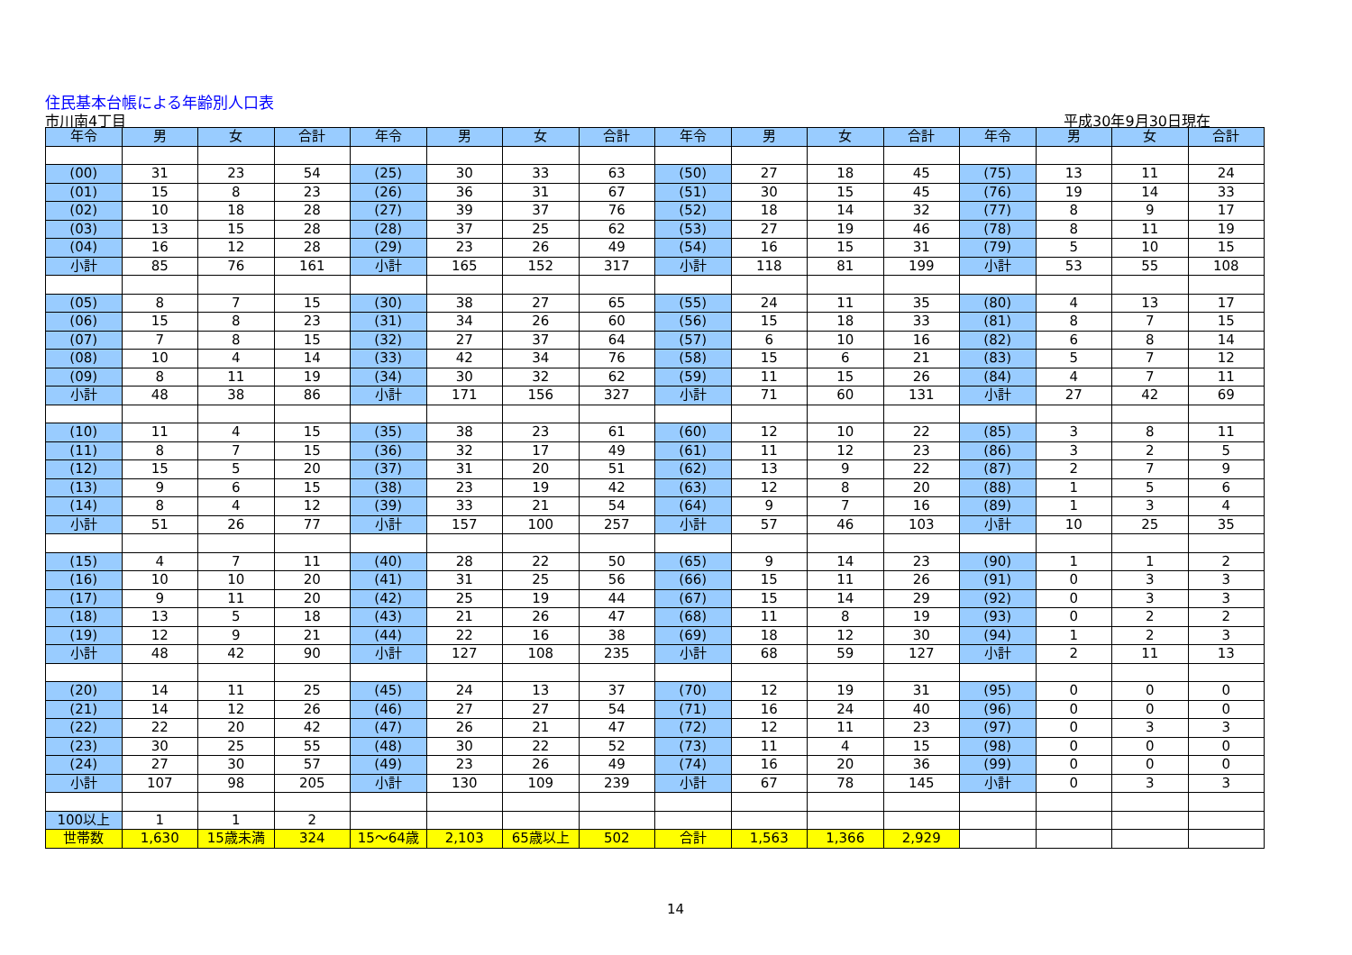住民基本台帳による年齢別人口表
市川南4丁目 平成30年9月30日現在
| 年令 | 男 | 女 | 合計 | 年令 | 男 | 女 | 合計 | 年令 | 男 | 女 | 合計 | 年令 | 男 | 女 | 合計 |
| --- | --- | --- | --- | --- | --- | --- | --- | --- | --- | --- | --- | --- | --- | --- | --- |
| (00) | 31 | 23 | 54 | (25) | 30 | 33 | 63 | (50) | 27 | 18 | 45 | (75) | 13 | 11 | 24 |
| (01) | 15 | 8 | 23 | (26) | 36 | 31 | 67 | (51) | 30 | 15 | 45 | (76) | 19 | 14 | 33 |
| (02) | 10 | 18 | 28 | (27) | 39 | 37 | 76 | (52) | 18 | 14 | 32 | (77) | 8 | 9 | 17 |
| (03) | 13 | 15 | 28 | (28) | 37 | 25 | 62 | (53) | 27 | 19 | 46 | (78) | 8 | 11 | 19 |
| (04) | 16 | 12 | 28 | (29) | 23 | 26 | 49 | (54) | 16 | 15 | 31 | (79) | 5 | 10 | 15 |
| 小計 | 85 | 76 | 161 | 小計 | 165 | 152 | 317 | 小計 | 118 | 81 | 199 | 小計 | 53 | 55 | 108 |
| (05) | 8 | 7 | 15 | (30) | 38 | 27 | 65 | (55) | 24 | 11 | 35 | (80) | 4 | 13 | 17 |
| (06) | 15 | 8 | 23 | (31) | 34 | 26 | 60 | (56) | 15 | 18 | 33 | (81) | 8 | 7 | 15 |
| (07) | 7 | 8 | 15 | (32) | 27 | 37 | 64 | (57) | 6 | 10 | 16 | (82) | 6 | 8 | 14 |
| (08) | 10 | 4 | 14 | (33) | 42 | 34 | 76 | (58) | 15 | 6 | 21 | (83) | 5 | 7 | 12 |
| (09) | 8 | 11 | 19 | (34) | 30 | 32 | 62 | (59) | 11 | 15 | 26 | (84) | 4 | 7 | 11 |
| 小計 | 48 | 38 | 86 | 小計 | 171 | 156 | 327 | 小計 | 71 | 60 | 131 | 小計 | 27 | 42 | 69 |
| (10) | 11 | 4 | 15 | (35) | 38 | 23 | 61 | (60) | 12 | 10 | 22 | (85) | 3 | 8 | 11 |
| (11) | 8 | 7 | 15 | (36) | 32 | 17 | 49 | (61) | 11 | 12 | 23 | (86) | 3 | 2 | 5 |
| (12) | 15 | 5 | 20 | (37) | 31 | 20 | 51 | (62) | 13 | 9 | 22 | (87) | 2 | 7 | 9 |
| (13) | 9 | 6 | 15 | (38) | 23 | 19 | 42 | (63) | 12 | 8 | 20 | (88) | 1 | 5 | 6 |
| (14) | 8 | 4 | 12 | (39) | 33 | 21 | 54 | (64) | 9 | 7 | 16 | (89) | 1 | 3 | 4 |
| 小計 | 51 | 26 | 77 | 小計 | 157 | 100 | 257 | 小計 | 57 | 46 | 103 | 小計 | 10 | 25 | 35 |
| (15) | 4 | 7 | 11 | (40) | 28 | 22 | 50 | (65) | 9 | 14 | 23 | (90) | 1 | 1 | 2 |
| (16) | 10 | 10 | 20 | (41) | 31 | 25 | 56 | (66) | 15 | 11 | 26 | (91) | 0 | 3 | 3 |
| (17) | 9 | 11 | 20 | (42) | 25 | 19 | 44 | (67) | 15 | 14 | 29 | (92) | 0 | 3 | 3 |
| (18) | 13 | 5 | 18 | (43) | 21 | 26 | 47 | (68) | 11 | 8 | 19 | (93) | 0 | 2 | 2 |
| (19) | 12 | 9 | 21 | (44) | 22 | 16 | 38 | (69) | 18 | 12 | 30 | (94) | 1 | 2 | 3 |
| 小計 | 48 | 42 | 90 | 小計 | 127 | 108 | 235 | 小計 | 68 | 59 | 127 | 小計 | 2 | 11 | 13 |
| (20) | 14 | 11 | 25 | (45) | 24 | 13 | 37 | (70) | 12 | 19 | 31 | (95) | 0 | 0 | 0 |
| (21) | 14 | 12 | 26 | (46) | 27 | 27 | 54 | (71) | 16 | 24 | 40 | (96) | 0 | 0 | 0 |
| (22) | 22 | 20 | 42 | (47) | 26 | 21 | 47 | (72) | 12 | 11 | 23 | (97) | 0 | 3 | 3 |
| (23) | 30 | 25 | 55 | (48) | 30 | 22 | 52 | (73) | 11 | 4 | 15 | (98) | 0 | 0 | 0 |
| (24) | 27 | 30 | 57 | (49) | 23 | 26 | 49 | (74) | 16 | 20 | 36 | (99) | 0 | 0 | 0 |
| 小計 | 107 | 98 | 205 | 小計 | 130 | 109 | 239 | 小計 | 67 | 78 | 145 | 小計 | 0 | 3 | 3 |
| 100以上 | 1 | 1 | 2 | | | | | | | | | | | | |
| 世帯数 | 1,630 | 15歳未満 | 324 | 15～64歳 | 2,103 | 65歳以上 | 502 | 合計 | 1,563 | 1,366 | 2,929 | | | | |
14